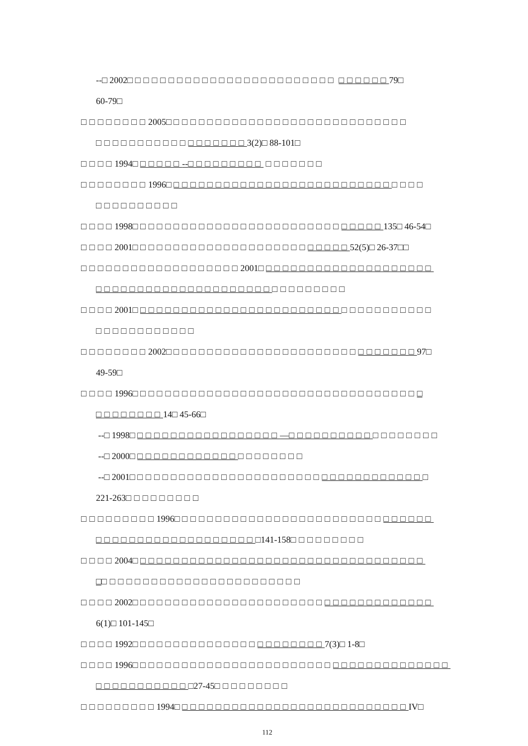--□ 2002□ □□□□□□□□□□□□□□□□□□□□□□□□ □□□□□□79□
60-79□
□□□□□□□□2005□ □□□□□□□□□□□□□□□□□□□□□□□□□□□□
□□□□□□□□□□□□□□□□□□3(2)□ 88-101□
□□□□1994□ □□□□□--□□□□□□□□□ □□□□□□□
□□□□□□□□1996□ □□□□□□□□□□□□□□□□□□□□□□□□□□□□□□
□□□□□□□□□□
□□□□1998□ □□□□□□□□□□□□□□□□□□□□□□□□□□□□□135□ 46-54□
□□□□2001□ □□□□□□□□□□□□□□□□□□□□□□□□□52(5)□ 26-37□□
□□□□□□□□□□□□□□□□□□□2001□ □□□□□□□□□□□□□□□□□□□□
□□□□□□□□□□□□□□□□□□□□□□□□□□□□□□
□□□□2001□ □□□□□□□□□□□□□□□□□□□□□□□□□□□□□□□□□□□
□□□□□□□□□□□□
□□□□□□□□2002□ □□□□□□□□□□□□□□□□□□□□□□□□□□□□□97□
49-59□
□□□□1996□ □□□□□□□□□□□□□□□□□□□□□□□□□□□□□□□□□□
□□□□□□□□14□ 45-66□
--□ 1998□ □□□□□□□□□□□□□□□□□—□□□□□□□□□□□□□□□□□□
--□ 2000□ □□□□□□□□□□□□□□□□□□□□
--□ 2001□ □□□□□□□□□□□□□□□□□□□□□□□□□□□□□□□□□□□
221-263□□□□□□□□□
□□□□□□□□□1996□ □□□□□□□□□□□□□□□□□□□□□□□□□□□□□□
□□□□□□□□□□□□□□□□□□□□141-158□□□□□□□□□
□□□□2004□ □□□□□□□□□□□□□□□□□□□□□□□□□□□□□□□□□□
□□□□□□□□□□□□□□□□□□□□□□□□□
□□□□2002□ □□□□□□□□□□□□□□□□□□□□□□□□□□□□□□□□□□□
6(1)□ 101-145□
□□□□1992□ □□□□□□□□□□□□□□□□□□□□□□7(3)□ 1-8□
□□□□1996□ □□□□□□□□□□□□□□□□□□□□□□□□□□□□□□□□□□□□□
□□□□□□□□□□□□27-45□□□□□□□□□
□□□□□□□□□1994□ □□□□□□□□□□□□□□□□□□□□□□□□□□□IV□
112